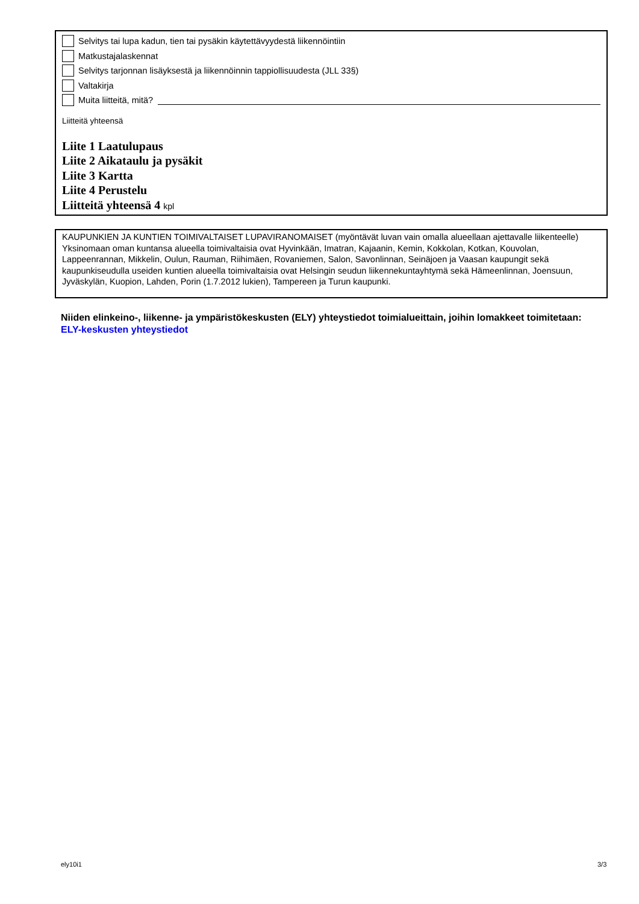Selvitys tai lupa kadun, tien tai pysäkin käytettävyydestä liikennöintiin
Matkustajalaskennat
Selvitys tarjonnan lisäyksestä ja liikennöinnin tappiollisuudesta (JLL 33§)
Valtakirja
Muita liitteitä, mitä?
Liitteitä yhteensä
Liite 1 Laatulupaus
Liite 2 Aikataulu ja pysäkit
Liite 3 Kartta
Liite 4 Perustelu
Liitteitä yhteensä 4 kpl
KAUPUNKIEN JA KUNTIEN TOIMIVALTAISET LUPAVIRANOMAISET (myöntävät luvan vain omalla alueellaan ajettavalle liikenteelle)
Yksinomaan oman kuntansa alueella toimivaltaisia ovat Hyvinkään, Imatran, Kajaanin, Kemin, Kokkolan, Kotkan, Kouvolan, Lappeenrannan, Mikkelin, Oulun, Rauman, Riihimäen, Rovaniemen, Salon, Savonlinnan, Seinäjoen ja Vaasan kaupungit sekä kaupunkiseudulla useiden kuntien alueella toimivaltaisia ovat Helsingin seudun liikennekuntayhtymä sekä Hämeenlinnan, Joensuun, Jyväskylän, Kuopion, Lahden, Porin (1.7.2012 lukien), Tampereen ja Turun kaupunki.
Niiden elinkeino-, liikenne- ja ympäristökeskusten (ELY) yhteystiedot toimialueittain, joihin lomakkeet toimitetaan:
ELY-keskusten yhteystiedot
ely10i1 3/3